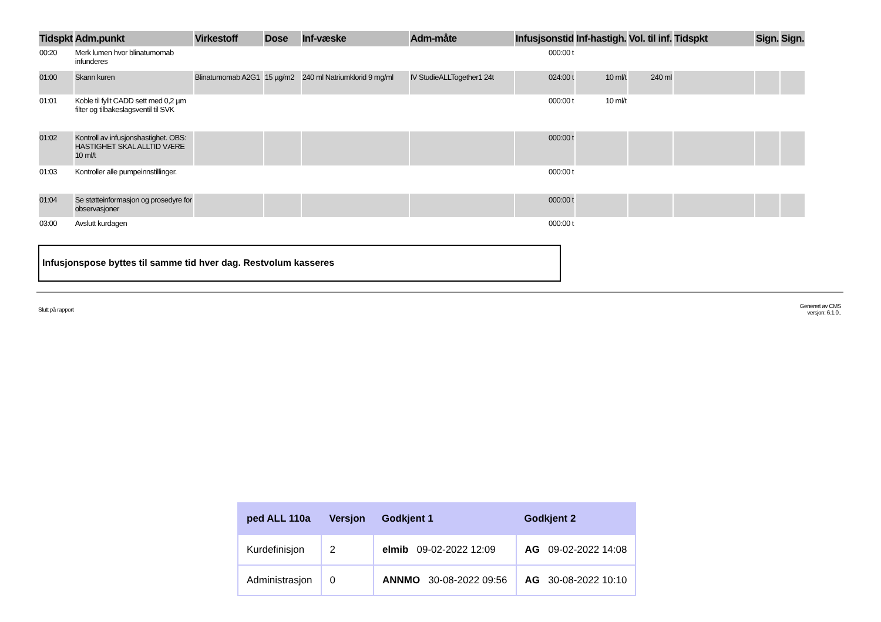| Tidspkt | Adm.punkt | Virkestoff | Dose | Inf-væske | Adm-måte | Infusjsonstid | Inf-hastigh. | Vol. til inf. | Tidspkt | Sign. | Sign. |
| --- | --- | --- | --- | --- | --- | --- | --- | --- | --- | --- | --- |
| 00:20 | Merk lumen hvor blinatumomab infunderes | | | | | 000:00 t | | | | | |
| 01:00 | Skann kuren | Blinatumomab A2G1 | 15 µg/m2 | 240 ml Natriumklorid 9 mg/ml | IV StudieALLTogether1 24t | 024:00 t | 10 ml/t | 240 ml | | | |
| 01:01 | Koble til fyllt CADD sett med 0,2 µm filter og tilbakeslagsventil til SVK | | | | | 000:00 t | 10 ml/t | | | | |
| 01:02 | Kontroll av infusjonshastighet. OBS: HASTIGHET SKAL ALLTID VÆRE 10 ml/t | | | | | 000:00 t | | | | | |
| 01:03 | Kontroller alle pumpeinnstillinger. | | | | | 000:00 t | | | | | |
| 01:04 | Se støtteinformasjon og prosedyre for observasjoner | | | | | 000:00 t | | | | | |
| 03:00 | Avslutt kurdagen | | | | | 000:00 t | | | | | |
Infusjonspose byttes til samme tid hver dag. Restvolum kasseres
Slutt på rapport
Generert av CMS
versjon: 6.1.0..
| ped ALL 110a | Versjon | Godkjent 1 | Godkjent 2 |
| --- | --- | --- | --- |
| Kurdefinisjon | 2 | elmib 09-02-2022 12:09 | AG 09-02-2022 14:08 |
| Administrasjon | 0 | ANNMO 30-08-2022 09:56 | AG 30-08-2022 10:10 |